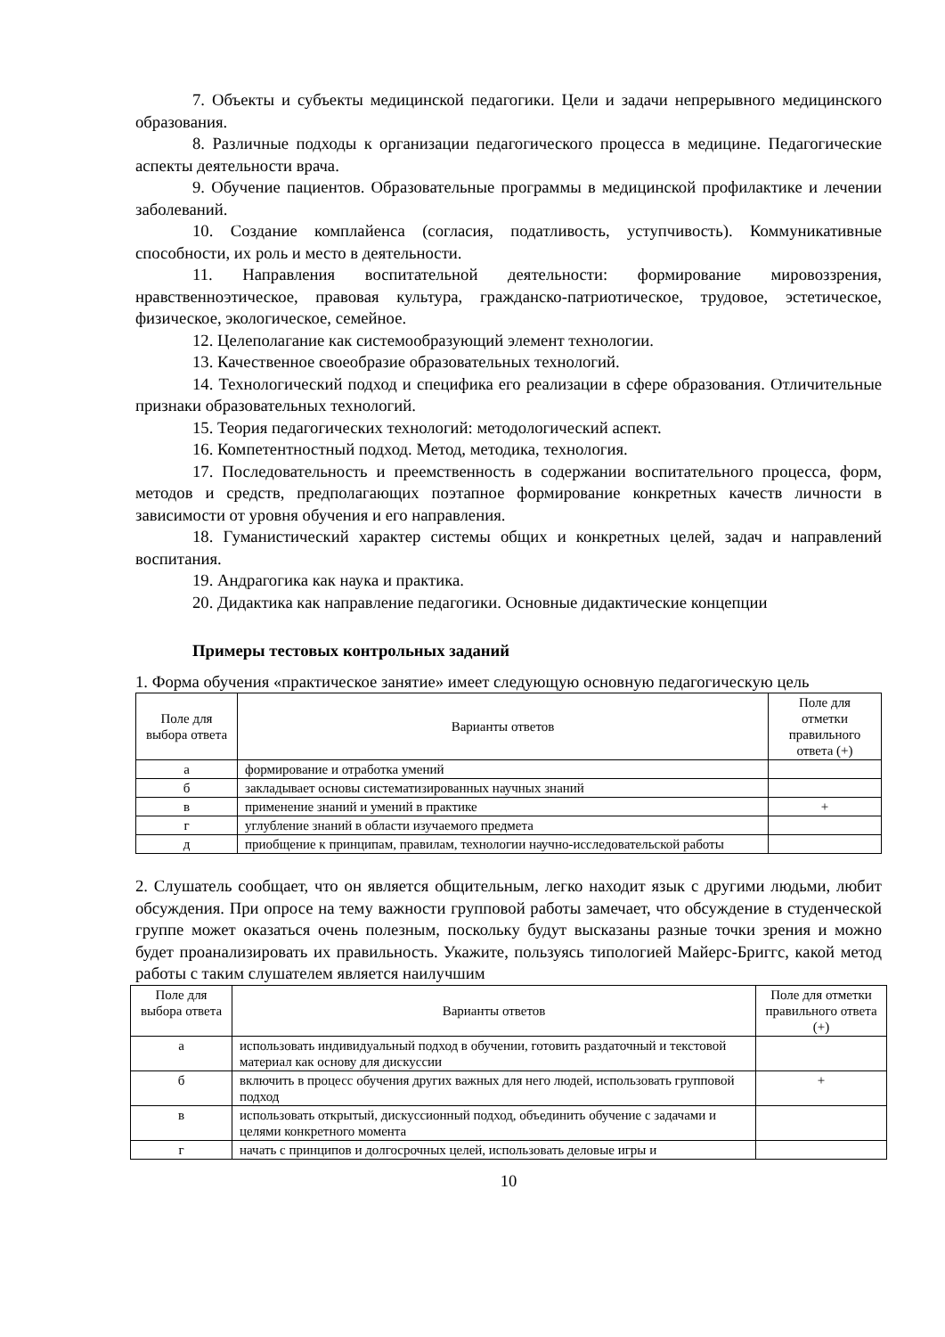7. Объекты и субъекты медицинской педагогики. Цели и задачи непрерывного медицинского образования.
8. Различные подходы к организации педагогического процесса в медицине. Педагогические аспекты деятельности врача.
9. Обучение пациентов. Образовательные программы в медицинской профилактике и лечении заболеваний.
10. Создание комплайенса (согласия, податливость, уступчивость). Коммуникативные способности, их роль и место в деятельности.
11. Направления воспитательной деятельности: формирование мировоззрения, нравственноэтическое, правовая культура, гражданско-патриотическое, трудовое, эстетическое, физическое, экологическое, семейное.
12. Целеполагание как системообразующий элемент технологии.
13. Качественное своеобразие образовательных технологий.
14. Технологический подход и специфика его реализации в сфере образования. Отличительные признаки образовательных технологий.
15. Теория педагогических технологий: методологический аспект.
16. Компетентностный подход. Метод, методика, технология.
17. Последовательность и преемственность в содержании воспитательного процесса, форм, методов и средств, предполагающих поэтапное формирование конкретных качеств личности в зависимости от уровня обучения и его направления.
18. Гуманистический характер системы общих и конкретных целей, задач и направлений воспитания.
19. Андрагогика как наука и практика.
20. Дидактика как направление педагогики. Основные дидактические концепции
Примеры тестовых контрольных заданий
1. Форма обучения «практическое занятие» имеет следующую основную педагогическую цель
| Поле для выбора ответа | Варианты ответов | Поле для отметки правильного ответа (+) |
| --- | --- | --- |
| а | формирование и отработка умений | |
| б | закладывает основы систематизированных научных знаний | |
| в | применение знаний и умений в практике | + |
| г | углубление знаний в области изучаемого предмета | |
| д | приобщение к принципам, правилам, технологии научно-исследовательской работы | |
2. Слушатель сообщает, что он является общительным, легко находит язык с другими людьми, любит обсуждения. При опросе на тему важности групповой работы замечает, что обсуждение в студенческой группе может оказаться очень полезным, поскольку будут высказаны разные точки зрения и можно будет проанализировать их правильность. Укажите, пользуясь типологией Майерс-Бриггс, какой метод работы с таким слушателем является наилучшим
| Поле для выбора ответа | Варианты ответов | Поле для отметки правильного ответа (+) |
| --- | --- | --- |
| а | использовать индивидуальный подход в обучении, готовить раздаточный и текстовой материал как основу для дискуссии | |
| б | включить в процесс обучения других важных для него людей, использовать групповой подход | + |
| в | использовать открытый, дискуссионный подход, объединить обучение с задачами и целями конкретного момента | |
| г | начать с принципов и долгосрочных целей, использовать деловые игры и | |
10